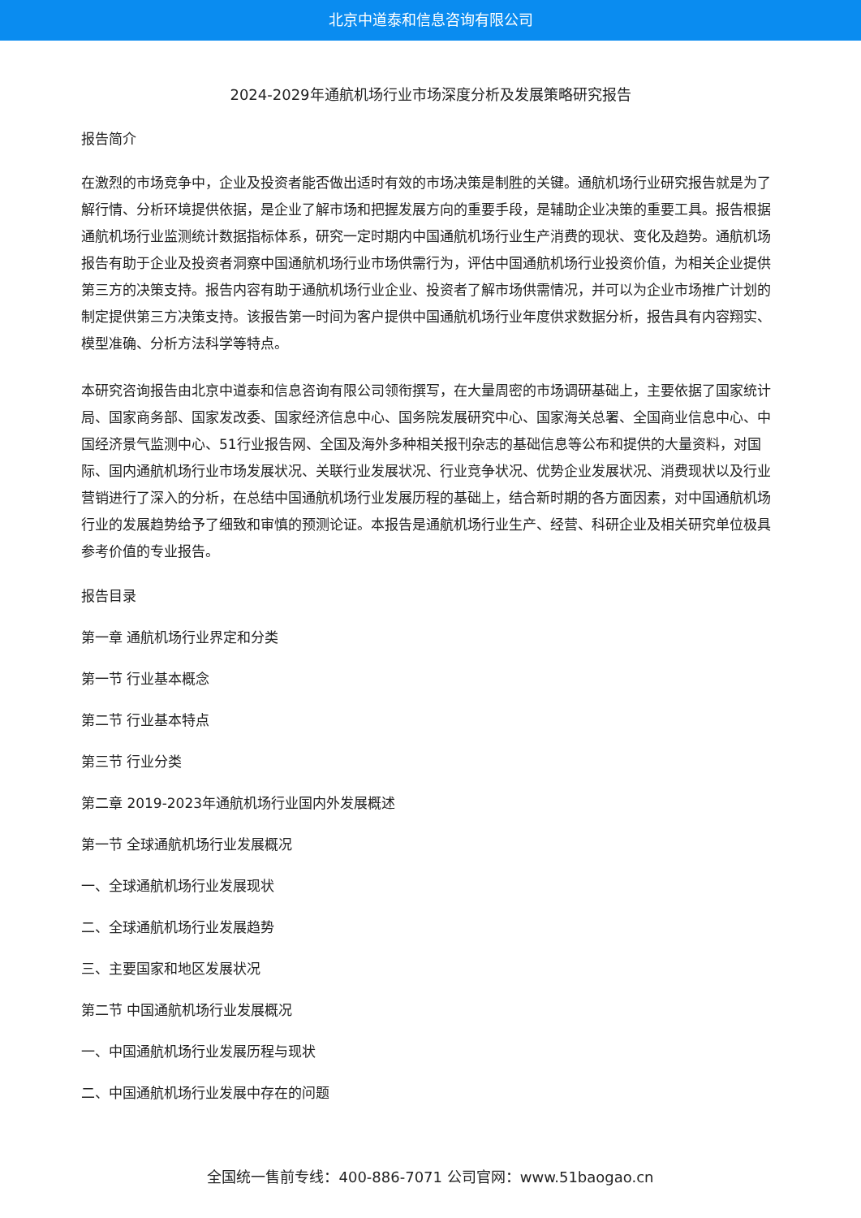北京中道泰和信息咨询有限公司
2024-2029年通航机场行业市场深度分析及发展策略研究报告
报告简介
在激烈的市场竞争中，企业及投资者能否做出适时有效的市场决策是制胜的关键。通航机场行业研究报告就是为了解行情、分析环境提供依据，是企业了解市场和把握发展方向的重要手段，是辅助企业决策的重要工具。报告根据通航机场行业监测统计数据指标体系，研究一定时期内中国通航机场行业生产消费的现状、变化及趋势。通航机场报告有助于企业及投资者洞察中国通航机场行业市场供需行为，评估中国通航机场行业投资价值，为相关企业提供第三方的决策支持。报告内容有助于通航机场行业企业、投资者了解市场供需情况，并可以为企业市场推广计划的制定提供第三方决策支持。该报告第一时间为客户提供中国通航机场行业年度供求数据分析，报告具有内容翔实、模型准确、分析方法科学等特点。
本研究咨询报告由北京中道泰和信息咨询有限公司领衔撰写，在大量周密的市场调研基础上，主要依据了国家统计局、国家商务部、国家发改委、国家经济信息中心、国务院发展研究中心、国家海关总署、全国商业信息中心、中国经济景气监测中心、51行业报告网、全国及海外多种相关报刊杂志的基础信息等公布和提供的大量资料，对国际、国内通航机场行业市场发展状况、关联行业发展状况、行业竞争状况、优势企业发展状况、消费现状以及行业营销进行了深入的分析，在总结中国通航机场行业发展历程的基础上，结合新时期的各方面因素，对中国通航机场行业的发展趋势给予了细致和审慎的预测论证。本报告是通航机场行业生产、经营、科研企业及相关研究单位极具参考价值的专业报告。
报告目录
第一章 通航机场行业界定和分类
第一节 行业基本概念
第二节 行业基本特点
第三节 行业分类
第二章 2019-2023年通航机场行业国内外发展概述
第一节 全球通航机场行业发展概况
一、全球通航机场行业发展现状
二、全球通航机场行业发展趋势
三、主要国家和地区发展状况
第二节 中国通航机场行业发展概况
一、中国通航机场行业发展历程与现状
二、中国通航机场行业发展中存在的问题
全国统一售前专线：400-886-7071 公司官网：www.51baogao.cn